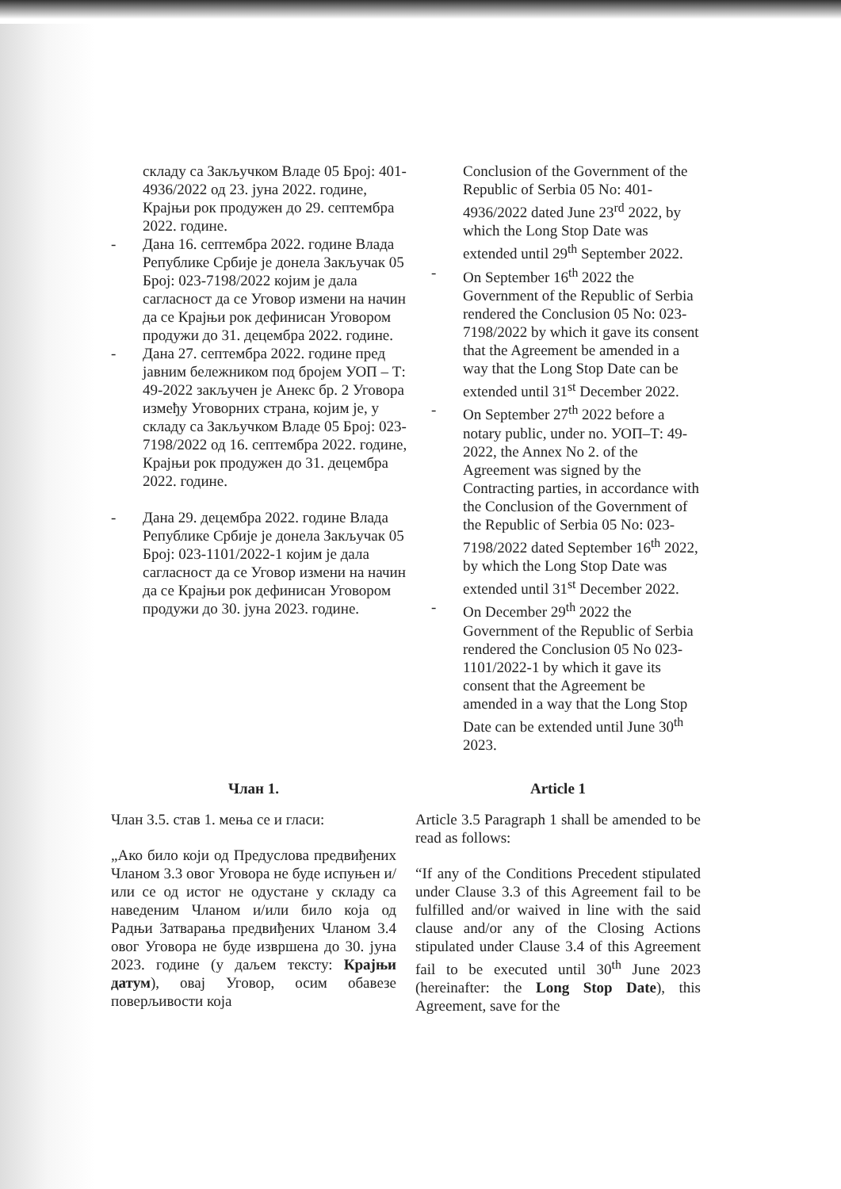складу са Закључком Владе 05 Број: 401-4936/2022 од 23. јуна 2022. године, Крајњи рок продужен до 29. септембра 2022. године.
- Дана 16. септембра 2022. године Влада Републике Србије је донела Закључак 05 Број: 023-7198/2022 којим је дала сагласност да се Уговор измени на начин да се Крајњи рок дефинисан Уговором продужи до 31. децембра 2022. године.
- Дана 27. септембра 2022. године пред јавним бележником под бројем УОП – Т: 49-2022 закључен је Анекс бр. 2 Уговора између Уговорних страна, којим је, у складу са Закључком Владе 05 Број: 023-7198/2022 од 16. септембра 2022. године, Крајњи рок продужен до 31. децембра 2022. године.
- Дана 29. децембра 2022. године Влада Републике Србије је донела Закључак 05 Број: 023-1101/2022-1 којим је дала сагласност да се Уговор измени на начин да се Крајњи рок дефинисан Уговором продужи до 30. јуна 2023. године.
Conclusion of the Government of the Republic of Serbia 05 No: 401-4936/2022 dated June 23<sup>rd</sup> 2022, by which the Long Stop Date was extended until 29<sup>th</sup> September 2022.
- On September 16<sup>th</sup> 2022 the Government of the Republic of Serbia rendered the Conclusion 05 No: 023-7198/2022 by which it gave its consent that the Agreement be amended in a way that the Long Stop Date can be extended until 31<sup>st</sup> December 2022.
- On September 27<sup>th</sup> 2022 before a notary public, under no. УОП–Т: 49-2022, the Annex No 2. of the Agreement was signed by the Contracting parties, in accordance with the Conclusion of the Government of the Republic of Serbia 05 No: 023-7198/2022 dated September 16<sup>th</sup> 2022, by which the Long Stop Date was extended until 31<sup>st</sup> December 2022.
- On December 29<sup>th</sup> 2022 the Government of the Republic of Serbia rendered the Conclusion 05 No 023-1101/2022-1 by which it gave its consent that the Agreement be amended in a way that the Long Stop Date can be extended until June 30<sup>th</sup> 2023.
Члан 1.
Члан 3.5. став 1. мења се и гласи:
„Ако било који од Предуслова предвиђених Чланом 3.3 овог Уговора не буде испуњен и/или се од истог не одустане у складу са наведеним Чланом и/или било која од Радњи Затварања предвиђених Чланом 3.4 овог Уговора не буде извршена до 30. јуна 2023. године (у даљем тексту: Крајњи датум), овај Уговор, осим обавезе поверљивости која
Article 1
Article 3.5 Paragraph 1 shall be amended to be read as follows:
“If any of the Conditions Precedent stipulated under Clause 3.3 of this Agreement fail to be fulfilled and/or waived in line with the said clause and/or any of the Closing Actions stipulated under Clause 3.4 of this Agreement fail to be executed until 30<sup>th</sup> June 2023 (hereinafter: the Long Stop Date), this Agreement, save for the